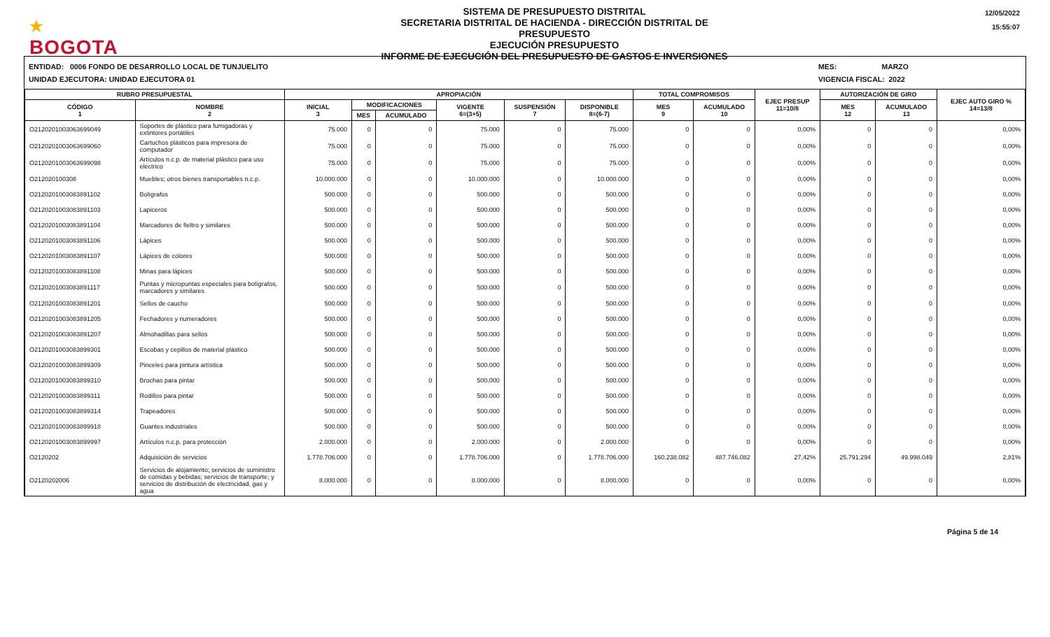★
BOGOTA
SISTEMA DE PRESUPUESTO DISTRITAL
SECRETARIA DISTRITAL DE HACIENDA - DIRECCIÓN DISTRITAL DE PRESUPUESTO
EJECUCIÓN PRESUPUESTO
INFORME DE EJECUCIÓN DEL PRESUPUESTO DE GASTOS E INVERSIONES
12/05/2022
15:55:07
ENTIDAD: 0006 FONDO DE DESARROLLO LOCAL DE TUNJUELITO
UNIDAD EJECUTORA: UNIDAD EJECUTORA 01
MES: MARZO
VIGENCIA FISCAL: 2022
| RUBRO PRESUPUESTAL | | APROPIACIÓN | | | | | | TOTAL COMPROMISOS | | EJEC PRESUP 11=10/8 | AUTORIZACIÓN DE GIRO | | EJEC AUTO GIRO % 14=13/8 |
| --- | --- | --- | --- | --- | --- | --- | --- | --- | --- | --- | --- | --- | --- |
| CÓDIGO 1 | NOMBRE 2 | INICIAL 3 | MODIFICACIONES | | VIGENTE 6=(3+5) | SUSPENSIÓN 7 | DISPONIBLE 8=(6-7) | MES 9 | ACUMULADO 10 | | MES 12 | ACUMULADO 13 | |
| | | | MES | ACUMULADO | | | | | | | | | |
| O2120201003063699049 | Soportes de plástico para fumigadoras y extintores portátiles | 75.000 | 0 | 0 | 75.000 | 0 | 75.000 | 0 | 0 | 0,00% | 0 | 0 | 0,00% |
| O2120201003063699060 | Cartuchos plásticos para impresora de computador | 75.000 | 0 | 0 | 75.000 | 0 | 75.000 | 0 | 0 | 0,00% | 0 | 0 | 0,00% |
| O2120201003063699098 | Artículos n.c.p. de material plástico para uso eléctrico | 75.000 | 0 | 0 | 75.000 | 0 | 75.000 | 0 | 0 | 0,00% | 0 | 0 | 0,00% |
| O212020100308 | Muebles; otros bienes transportables n.c.p. | 10.000.000 | 0 | 0 | 10.000.000 | 0 | 10.000.000 | 0 | 0 | 0,00% | 0 | 0 | 0,00% |
| O2120201003083891102 | Bolígrafos | 500.000 | 0 | 0 | 500.000 | 0 | 500.000 | 0 | 0 | 0,00% | 0 | 0 | 0,00% |
| O2120201003083891103 | Lapiceros | 500.000 | 0 | 0 | 500.000 | 0 | 500.000 | 0 | 0 | 0,00% | 0 | 0 | 0,00% |
| O2120201003083891104 | Marcadores de fieltro y similares | 500.000 | 0 | 0 | 500.000 | 0 | 500.000 | 0 | 0 | 0,00% | 0 | 0 | 0,00% |
| O2120201003083891106 | Lápices | 500.000 | 0 | 0 | 500.000 | 0 | 500.000 | 0 | 0 | 0,00% | 0 | 0 | 0,00% |
| O2120201003083891107 | Lápices de colores | 500.000 | 0 | 0 | 500.000 | 0 | 500.000 | 0 | 0 | 0,00% | 0 | 0 | 0,00% |
| O2120201003083891108 | Minas para lápices | 500.000 | 0 | 0 | 500.000 | 0 | 500.000 | 0 | 0 | 0,00% | 0 | 0 | 0,00% |
| O2120201003083891117 | Puntas y micropuntas especiales para bolígrafos, marcadores y similares | 500.000 | 0 | 0 | 500.000 | 0 | 500.000 | 0 | 0 | 0,00% | 0 | 0 | 0,00% |
| O2120201003083891201 | Sellos de caucho | 500.000 | 0 | 0 | 500.000 | 0 | 500.000 | 0 | 0 | 0,00% | 0 | 0 | 0,00% |
| O2120201003083891205 | Fechadores y numeradores | 500.000 | 0 | 0 | 500.000 | 0 | 500.000 | 0 | 0 | 0,00% | 0 | 0 | 0,00% |
| O2120201003083891207 | Almohadillas para sellos | 500.000 | 0 | 0 | 500.000 | 0 | 500.000 | 0 | 0 | 0,00% | 0 | 0 | 0,00% |
| O2120201003083899301 | Escobas y cepillos de material plástico | 500.000 | 0 | 0 | 500.000 | 0 | 500.000 | 0 | 0 | 0,00% | 0 | 0 | 0,00% |
| O2120201003083899309 | Pinceles para pintura artística | 500.000 | 0 | 0 | 500.000 | 0 | 500.000 | 0 | 0 | 0,00% | 0 | 0 | 0,00% |
| O2120201003083899310 | Brochas para pintar | 500.000 | 0 | 0 | 500.000 | 0 | 500.000 | 0 | 0 | 0,00% | 0 | 0 | 0,00% |
| O2120201003083899311 | Rodillos para pintar | 500.000 | 0 | 0 | 500.000 | 0 | 500.000 | 0 | 0 | 0,00% | 0 | 0 | 0,00% |
| O2120201003083899314 | Trapeadores | 500.000 | 0 | 0 | 500.000 | 0 | 500.000 | 0 | 0 | 0,00% | 0 | 0 | 0,00% |
| O2120201003083899918 | Guantes industriales | 500.000 | 0 | 0 | 500.000 | 0 | 500.000 | 0 | 0 | 0,00% | 0 | 0 | 0,00% |
| O2120201003083899997 | Artículos n.c.p. para protección | 2.000.000 | 0 | 0 | 2.000.000 | 0 | 2.000.000 | 0 | 0 | 0,00% | 0 | 0 | 0,00% |
| O2120202 | Adquisición de servicios | 1.778.706.000 | 0 | 0 | 1.778.706.000 | 0 | 1.778.706.000 | 160.238.082 | 487.746.082 | 27,42% | 25.791.294 | 49.998.049 | 2,81% |
| O2120202006 | Servicios de alojamiento; servicios de suministro de comidas y bebidas; servicios de transporte; y servicios de distribución de electricidad, gas y agua | 8.000.000 | 0 | 0 | 8.000.000 | 0 | 8.000.000 | 0 | 0 | 0,00% | 0 | 0 | 0,00% |
Página 5 de 14